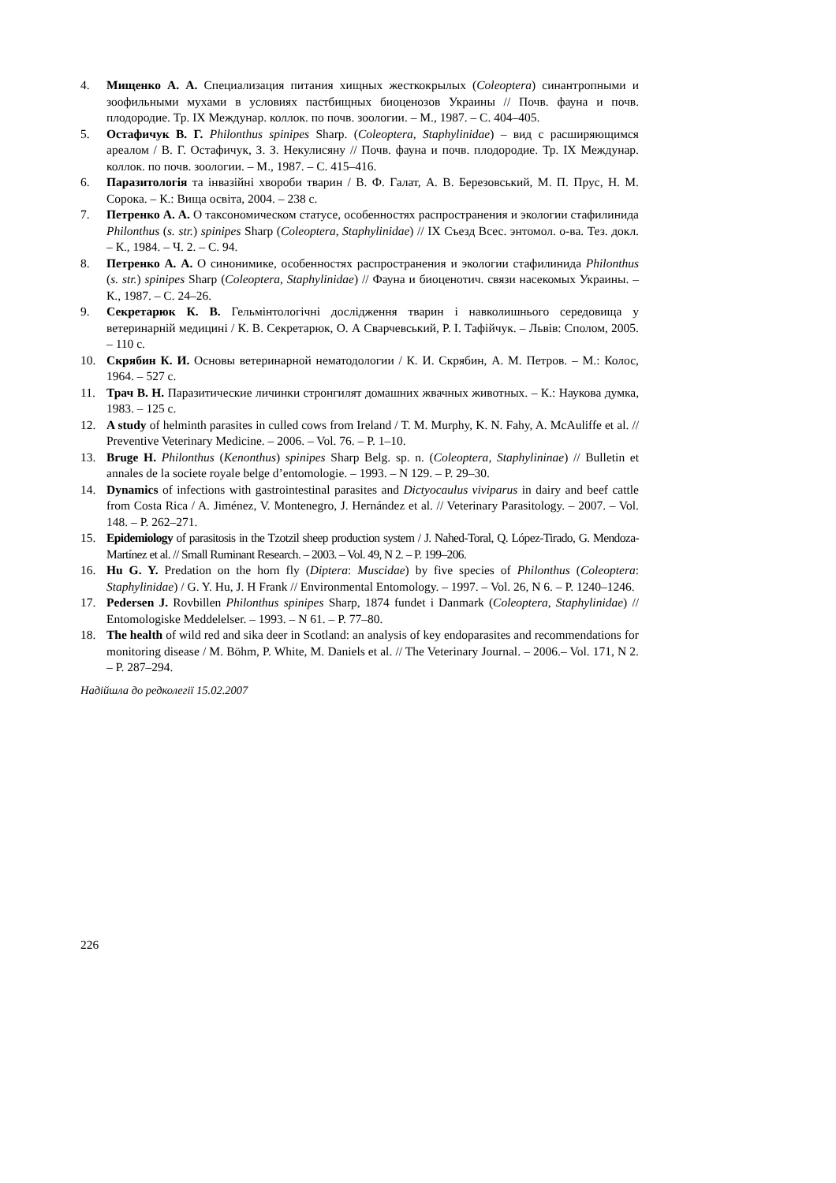4. Мищенко А. А. Специализация питания хищных жесткокрылых (Coleoptera) синантропными и зоофильными мухами в условиях пастбищных биоценозов Украины // Почв. фауна и почв. плодородие. Тр. IX Междунар. коллок. по почв. зоологии. – М., 1987. – С. 404–405.
5. Остафичук В. Г. Philonthus spinipes Sharp. (Coleoptera, Staphylinidae) – вид с расширяющимся ареалом / В. Г. Остафичук, З. З. Некулисяну // Почв. фауна и почв. плодородие. Тр. IX Междунар. коллок. по почв. зоологии. – М., 1987. – С. 415–416.
6. Паразитологія та інвазійні хвороби тварин / В. Ф. Галат, А. В. Березовський, М. П. Прус, Н. М. Сорока. – К.: Вища освіта, 2004. – 238 с.
7. Петренко А. А. О таксономическом статусе, особенностях распространения и экологии стафилинида Philonthus (s. str.) spinipes Sharp (Coleoptera, Staphylinidae) // IX Съезд Всес. энтомол. о-ва. Тез. докл. – К., 1984. – Ч. 2. – С. 94.
8. Петренко А. А. О синонимике, особенностях распространения и экологии стафилинида Philonthus (s. str.) spinipes Sharp (Coleoptera, Staphylinidae) // Фауна и биоценотич. связи насекомых Украины. – К., 1987. – С. 24–26.
9. Секретарюк К. В. Гельмінтологічні дослідження тварин і навколишнього середовища у ветеринарній медицині / К. В. Секретарюк, О. А Сварчевський, Р. І. Тафійчук. – Львів: Сполом, 2005. – 110 с.
10. Скрябин К. И. Основы ветеринарной нематодологии / К. И. Скрябин, А. М. Петров. – М.: Колос, 1964. – 527 с.
11. Трач В. Н. Паразитические личинки стронгилят домашних жвачных животных. – К.: Наукова думка, 1983. – 125 с.
12. A study of helminth parasites in culled cows from Ireland / T. M. Murphy, K. N. Fahy, A. McAuliffe et al. // Preventive Veterinary Medicine. – 2006. – Vol. 76. – P. 1–10.
13. Bruge H. Philonthus (Kenonthus) spinipes Sharp Belg. sp. n. (Coleoptera, Staphylininae) // Bulletin et annales de la societe royale belge d’entomologie. – 1993. – N 129. – P. 29–30.
14. Dynamics of infections with gastrointestinal parasites and Dictyocaulus viviparus in dairy and beef cattle from Costa Rica / A. Jiménez, V. Montenegro, J. Hernández et al. // Veterinary Parasitology. – 2007. – Vol. 148. – P. 262–271.
15. Epidemiology of parasitosis in the Tzotzil sheep production system / J. Nahed-Toral, Q. López-Tirado, G. Mendoza-Martínez et al. // Small Ruminant Research. – 2003. – Vol. 49, N 2. – P. 199–206.
16. Hu G. Y. Predation on the horn fly (Diptera: Muscidae) by five species of Philonthus (Coleoptera: Staphylinidae) / G. Y. Hu, J. H Frank // Environmental Entomology. – 1997. – Vol. 26, N 6. – P. 1240–1246.
17. Pedersen J. Rovbillen Philonthus spinipes Sharp, 1874 fundet i Danmark (Coleoptera, Staphylinidae) // Entomologiske Meddelelser. – 1993. – N 61. – P. 77–80.
18. The health of wild red and sika deer in Scotland: an analysis of key endoparasites and recommendations for monitoring disease / M. Böhm, P. White, M. Daniels et al. // The Veterinary Journal. – 2006.– Vol. 171, N 2. – P. 287–294.
Надійшла до редколегії 15.02.2007
226